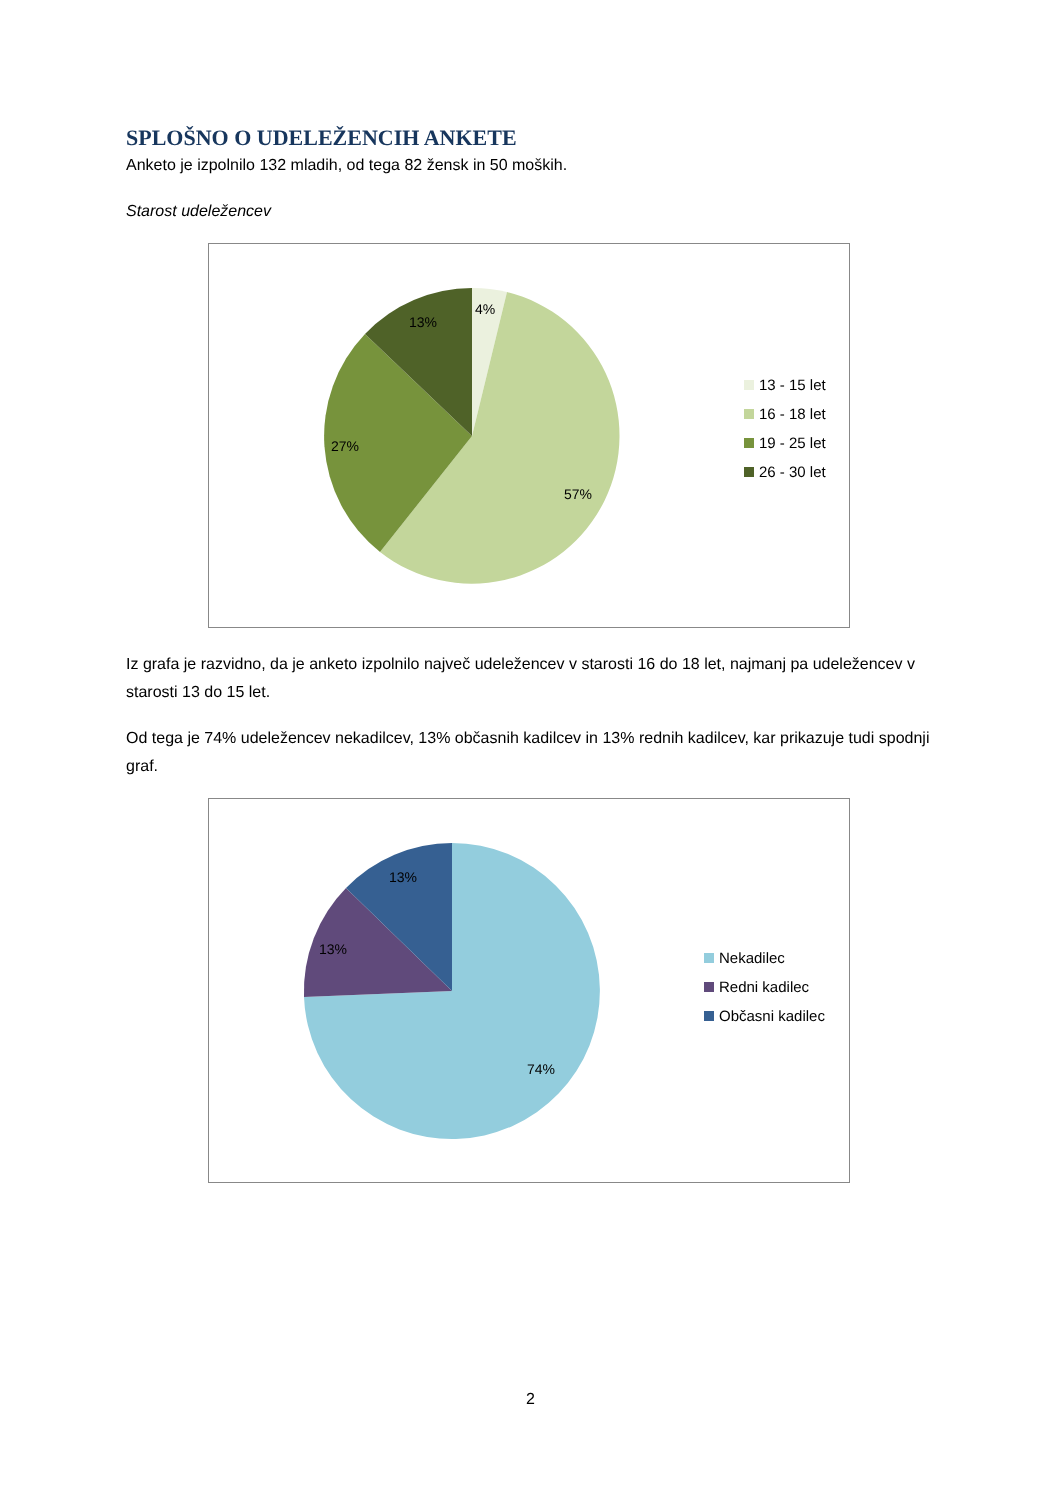SPLOŠNO O UDELEŽENCIH ANKETE
Anketo je izpolnilo 132 mladih, od tega 82 žensk in 50 moških.
Starost udeležencev
4%
13%
27%
57%
13 - 15 let
16 - 18 let
19 - 25 let
26 - 30 let
Iz grafa je razvidno, da je anketo izpolnilo največ udeležencev v starosti 16 do 18 let, najmanj pa udeležencev v starosti 13 do 15 let.
Od tega je 74% udeležencev nekadilcev, 13% občasnih kadilcev in 13% rednih kadilcev, kar prikazuje tudi spodnji graf.
13%
13%
74%
Nekadilec
Redni kadilec
Občasni kadilec
2